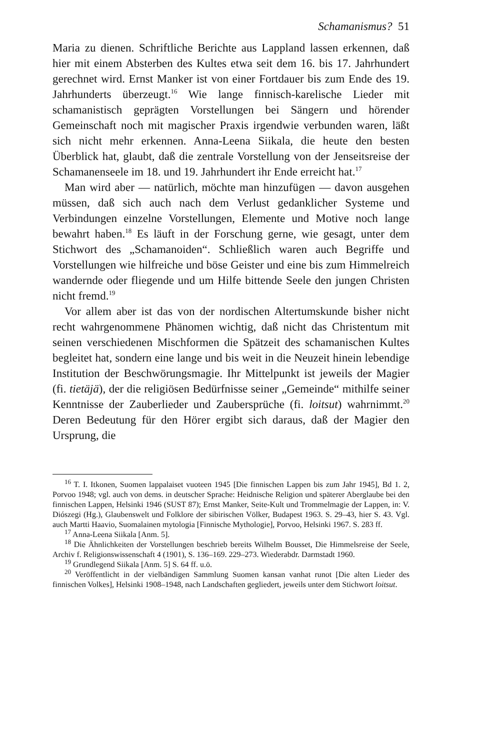Schamanismus? 51
Maria zu dienen. Schriftliche Berichte aus Lappland lassen erkennen, daß hier mit einem Absterben des Kultes etwa seit dem 16. bis 17. Jahrhundert gerechnet wird. Ernst Manker ist von einer Fortdauer bis zum Ende des 19. Jahrhunderts überzeugt.<sup>16</sup> Wie lange finnisch-karelische Lieder mit schamanistisch geprägten Vorstellungen bei Sängern und hörender Gemeinschaft noch mit magischer Praxis irgendwie verbunden waren, läßt sich nicht mehr erkennen. Anna-Leena Siikala, die heute den besten Überblick hat, glaubt, daß die zentrale Vorstellung von der Jenseitsreise der Schamanenseele im 18. und 19. Jahrhundert ihr Ende erreicht hat.<sup>17</sup>
Man wird aber — natürlich, möchte man hinzufügen — davon ausgehen müssen, daß sich auch nach dem Verlust gedanklicher Systeme und Verbindungen einzelne Vorstellungen, Elemente und Motive noch lange bewahrt haben.<sup>18</sup> Es läuft in der Forschung gerne, wie gesagt, unter dem Stichwort des „Schamanoiden“. Schließlich waren auch Begriffe und Vorstellungen wie hilfreiche und böse Geister und eine bis zum Himmelreich wandernde oder fliegende und um Hilfe bittende Seele den jungen Christen nicht fremd.<sup>19</sup>
Vor allem aber ist das von der nordischen Altertumskunde bisher nicht recht wahrgenommene Phänomen wichtig, daß nicht das Christentum mit seinen verschiedenen Mischformen die Spätzeit des schamanischen Kultes begleitet hat, sondern eine lange und bis weit in die Neuzeit hinein lebendige Institution der Beschwörungsmagie. Ihr Mittelpunkt ist jeweils der Magier (fi. tietäjä), der die religiösen Bedürfnisse seiner „Gemeinde“ mithilfe seiner Kenntnisse der Zauberlieder und Zaubersprüche (fi. loitsut) wahrnimmt.<sup>20</sup> Deren Bedeutung für den Hörer ergibt sich daraus, daß der Magier den Ursprung, die
<sup>16</sup> T. I. Itkonen, Suomen lappalaiset vuoteen 1945 [Die finnischen Lappen bis zum Jahr 1945], Bd 1. 2, Porvoo 1948; vgl. auch von dems. in deutscher Sprache: Heidnische Religion und späterer Aberglaube bei den finnischen Lappen, Helsinki 1946 (SUST 87); Ernst Manker, Seite-Kult und Trommelmagie der Lappen, in: V. Diószegi (Hg.), Glaubenswelt und Folklore der sibirischen Völker, Budapest 1963. S. 29–43, hier S. 43. Vgl. auch Martti Haavio, Suomalainen mytologia [Finnische Mythologie], Porvoo, Helsinki 1967. S. 283 ff.
<sup>17</sup> Anna-Leena Siikala [Anm. 5].
<sup>18</sup> Die Ähnlichkeiten der Vorstellungen beschrieb bereits Wilhelm Bousset, Die Himmelsreise der Seele, Archiv f. Religionswissenschaft 4 (1901), S. 136–169. 229–273. Wiederabdr. Darmstadt 1960.
<sup>19</sup> Grundlegend Siikala [Anm. 5] S. 64 ff. u.ö.
<sup>20</sup> Veröffentlicht in der vielbändigen Sammlung Suomen kansan vanhat runot [Die alten Lieder des finnischen Volkes], Helsinki 1908–1948, nach Landschaften gegliedert, jeweils unter dem Stichwort loitsut.